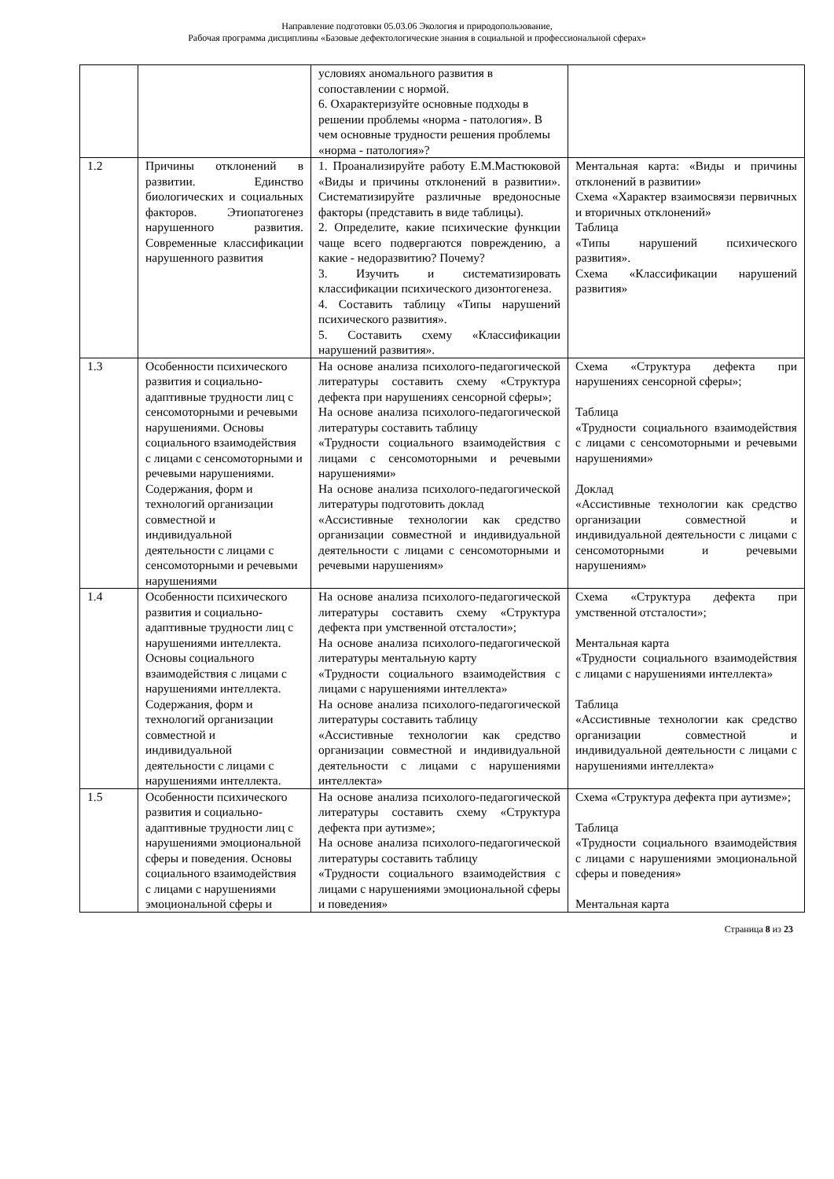Направление подготовки 05.03.06 Экология и природопользование,
Рабочая программа дисциплины «Базовые дефектологические знания в социальной и профессиональной сферах»
| | | условиях аномального развития в сопоставлении с нормой. 6. Охарактеризуйте основные подходы в решении проблемы «норма - патология». В чем основные трудности решения проблемы «норма - патология»? | |
| 1.2 | Причины отклонений в развитии. Единство биологических и социальных факторов. Этиопатогенез нарушенного развития. Современные классификации нарушенного развития | 1. Проанализируйте работу Е.М.Мастюковой «Виды и причины отклонений в развитии». Систематизируйте различные вредоносные факторы (представить в виде таблицы). 2. Определите, какие психические функции чаще всего подвергаются повреждению, а какие - недоразвитию? Почему? 3. Изучить и систематизировать классификации психического дизонтогенеза. 4. Составить таблицу «Типы нарушений психического развития». 5. Составить схему «Классификации нарушений развития». | Ментальная карта: «Виды и причины отклонений в развитии» Схема «Характер взаимосвязи первичных и вторичных отклонений» Таблица «Типы нарушений психического развития». Схема «Классификации нарушений развития» |
| 1.3 | Особенности психического развития и социально-адаптивные трудности лиц с сенсомоторными и речевыми нарушениями. Основы социального взаимодействия с лицами с сенсомоторными и речевыми нарушениями. Содержания, форм и технологий организации совместной и индивидуальной деятельности с лицами с сенсомоторными и речевыми нарушениями | На основе анализа психолого-педагогической литературы составить схему «Структура дефекта при нарушениях сенсорной сферы»; На основе анализа психолого-педагогической литературы составить таблицу «Трудности социального взаимодействия с лицами с сенсомоторными и речевыми нарушениями» На основе анализа психолого-педагогической литературы подготовить доклад «Ассистивные технологии как средство организации совместной и индивидуальной деятельности с лицами с сенсомоторными и речевыми нарушениям» | Схема «Структура дефекта при нарушениях сенсорной сферы»; Таблица «Трудности социального взаимодействия с лицами с сенсомоторными и речевыми нарушениями» Доклад «Ассистивные технологии как средство организации совместной и индивидуальной деятельности с лицами с сенсомоторными и речевыми нарушениям» |
| 1.4 | Особенности психического развития и социально-адаптивные трудности лиц с нарушениями интеллекта. Основы социального взаимодействия с лицами с нарушениями интеллекта. Содержания, форм и технологий организации совместной и индивидуальной деятельности с лицами с нарушениями интеллекта. | На основе анализа психолого-педагогической литературы составить схему «Структура дефекта при умственной отсталости»; На основе анализа психолого-педагогической литературы ментальную карту «Трудности социального взаимодействия с лицами с нарушениями интеллекта» На основе анализа психолого-педагогической литературы составить таблицу «Ассистивные технологии как средство организации совместной и индивидуальной деятельности с лицами с нарушениями интеллекта» | Схема «Структура дефекта при умственной отсталости»; Ментальная карта «Трудности социального взаимодействия с лицами с нарушениями интеллекта» Таблица «Ассистивные технологии как средство организации совместной и индивидуальной деятельности с лицами с нарушениями интеллекта» |
| 1.5 | Особенности психического развития и социально-адаптивные трудности лиц с нарушениями эмоциональной сферы и поведения. Основы социального взаимодействия с лицами с нарушениями эмоциональной сферы и | На основе анализа психолого-педагогической литературы составить схему «Структура дефекта при аутизме»; На основе анализа психолого-педагогической литературы составить таблицу «Трудности социального взаимодействия с лицами с нарушениями эмоциональной сферы и поведения» | Схема «Структура дефекта при аутизме»; Таблица «Трудности социального взаимодействия с лицами с нарушениями эмоциональной сферы и поведения» Ментальная карта |
Страница 8 из 23